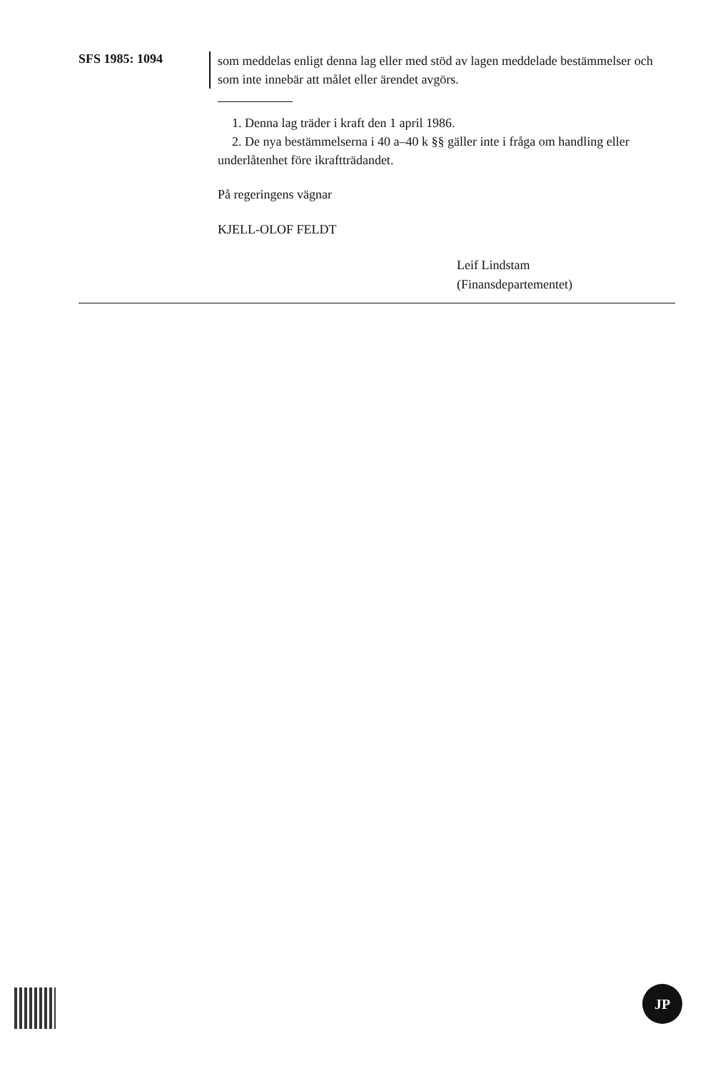SFS 1985: 1094
som meddelas enligt denna lag eller med stöd av lagen meddelade bestämmelser och som inte innebär att målet eller ärendet avgörs.
1. Denna lag träder i kraft den 1 april 1986.
2. De nya bestämmelserna i 40 a–40 k §§ gäller inte i fråga om handling eller underlåtenhet före ikraftträdandet.
På regeringens vägnar
KJELL-OLOF FELDT
Leif Lindstam
(Finansdepartementet)
JP